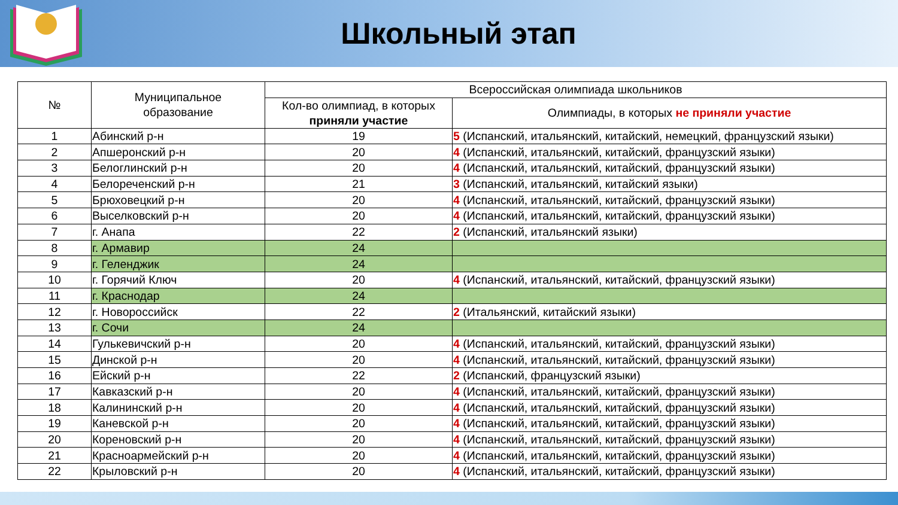Школьный этап
| № | Муниципальное образование | Всероссийская олимпиада школьников | |
| --- | --- | --- | --- |
| | | Кол-во олимпиад, в которых приняли участие | Олимпиады, в которых не приняли участие |
| 1 | Абинский р-н | 19 | 5 (Испанский, итальянский, китайский, немецкий, французский языки) |
| 2 | Апшеронский р-н | 20 | 4 (Испанский, итальянский, китайский, французский языки) |
| 3 | Белоглинский р-н | 20 | 4 (Испанский, итальянский, китайский, французский языки) |
| 4 | Белореченский р-н | 21 | 3 (Испанский, итальянский, китайский языки) |
| 5 | Брюховецкий р-н | 20 | 4 (Испанский, итальянский, китайский, французский языки) |
| 6 | Выселковский р-н | 20 | 4 (Испанский, итальянский, китайский, французский языки) |
| 7 | г. Анапа | 22 | 2 (Испанский, итальянский языки) |
| 8 | г. Армавир | 24 | |
| 9 | г. Геленджик | 24 | |
| 10 | г. Горячий Ключ | 20 | 4 (Испанский, итальянский, китайский, французский языки) |
| 11 | г. Краснодар | 24 | |
| 12 | г. Новороссийск | 22 | 2 (Итальянский, китайский языки) |
| 13 | г. Сочи | 24 | |
| 14 | Гулькевичский р-н | 20 | 4 (Испанский, итальянский, китайский, французский языки) |
| 15 | Динской р-н | 20 | 4 (Испанский, итальянский, китайский, французский языки) |
| 16 | Ейский р-н | 22 | 2 (Испанский, французский языки) |
| 17 | Кавказский р-н | 20 | 4 (Испанский, итальянский, китайский, французский языки) |
| 18 | Калининский р-н | 20 | 4 (Испанский, итальянский, китайский, французский языки) |
| 19 | Каневской р-н | 20 | 4 (Испанский, итальянский, китайский, французский языки) |
| 20 | Кореновский р-н | 20 | 4 (Испанский, итальянский, китайский, французский языки) |
| 21 | Красноармейский р-н | 20 | 4 (Испанский, итальянский, китайский, французский языки) |
| 22 | Крыловский р-н | 20 | 4 (Испанский, итальянский, китайский, французский языки) |